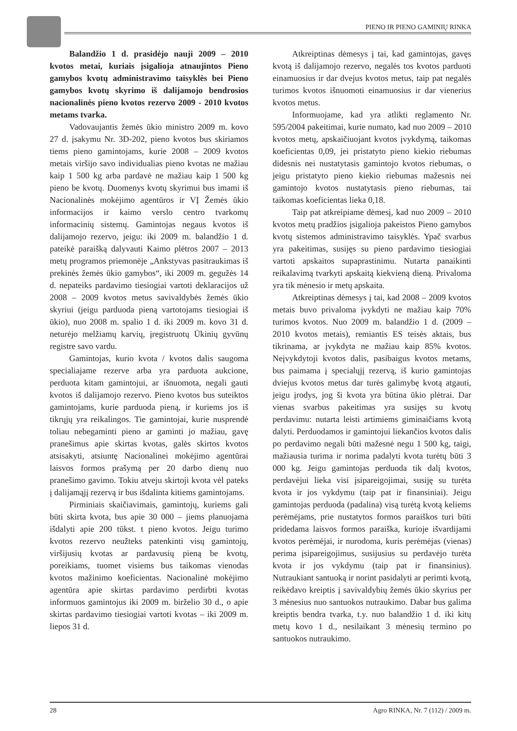PIENO IR PIENO GAMINIŲ RINKA
Balandžio 1 d. prasidėjo nauji 2009 – 2010 kvotos metai, kuriais įsigalioja atnaujintos Pieno gamybos kvotų administravimo taisyklės bei Pieno gamybos kvotų skyrimo iš dalijamojo bendrosios nacionalinės pieno kvotos rezervo 2009 - 2010 kvotos metams tvarka.
Vadovaujantis žemės ūkio ministro 2009 m. kovo 27 d. įsakymu Nr. 3D-202, pieno kvotos bus skiriamos tiems pieno gamintojams, kurie 2008 – 2009 kvotos metais viršijo savo individualias pieno kvotas ne mažiau kaip 1 500 kg arba pardavė ne mažiau kaip 1 500 kg pieno be kvotų. Duomenys kvotų skyrimui bus imami iš Nacionalinės mokėjimo agentūros ir VĮ Žemės ūkio informacijos ir kaimo verslo centro tvarkomų informacinių sistemų. Gamintojas negaus kvotos iš dalijamojo rezervo, jeigu: iki 2009 m. balandžio 1 d. pateikė paraišką dalyvauti Kaimo plėtros 2007 – 2013 metų programos priemonėje „Ankstyvas pasitraukimas iš prekinės žemės ūkio gamybos“, iki 2009 m. gegužės 14 d. nepateiks pardavimo tiesiogiai vartoti deklaracijos už 2008 – 2009 kvotos metus savivaldybės žemės ūkio skyriui (jeigu parduoda pieną vartotojams tiesiogiai iš ūkio), nuo 2008 m. spalio 1 d. iki 2009 m. kovo 31 d. neturėjo melžiamų karvių, įregistruotų Ūkinių gyvūnų registre savo vardu.
Gamintojas, kurio kvota / kvotos dalis saugoma specialiajame rezerve arba yra parduota aukcione, perduota kitam gamintojui, ar išnuomota, negali gauti kvotos iš dalijamojo rezervo. Pieno kvotos bus suteiktos gamintojams, kurie parduoda pieną, ir kuriems jos iš tikrųjų yra reikalingos. Tie gamintojai, kurie nusprendė toliau nebegaminti pieno ar gaminti jo mažiau, gavę pranešimus apie skirtas kvotas, galės skirtos kvotos atsisakyti, atsiuntę Nacionalinei mokėjimo agentūrai laisvos formos prašymą per 20 darbo dienų nuo pranešimo gavimo. Tokiu atveju skirtoji kvota vėl pateks į dalijamąjį rezervą ir bus išdalinta kitiems gamintojams.
Pirminiais skaičiavimais, gamintojų, kuriems gali būti skirta kvota, bus apie 30 000 – jiems planuojama išdalyti apie 200 tūkst. t pieno kvotos. Jeigu turimo kvotos rezervo neužteks patenkinti visų gamintojų, viršijusių kvotas ar pardavusių pieną be kvotų, poreikiams, tuomet visiems bus taikomas vienodas kvotos mažinimo koeficientas. Nacionalinė mokėjimo agentūra apie skirtas pardavimo perdirbti kvotas informuos gamintojus iki 2009 m. birželio 30 d., o apie skirtas pardavimo tiesiogiai vartoti kvotas – iki 2009 m. liepos 31 d.
Atkreiptinas dėmesys į tai, kad gamintojas, gavęs kvotą iš dalijamojo rezervo, negalės tos kvotos parduoti einamuosius ir dar dvejus kvotos metus, taip pat negalės turimos kvotos išnuomoti einamuosius ir dar vienerius kvotos metus.
Informuojame, kad yra atlikti reglamento Nr. 595/2004 pakeitimai, kurie numato, kad nuo 2009 – 2010 kvotos metų, apskaičiuojant kvotos įvykdymą, taikomas koeficientas 0,09, jei pristatyto pieno kiekio riebumas didesnis nei nustatytasis gamintojo kvotos riebumas, o jeigu pristatyto pieno kiekio riebumas mažesnis nei gamintojo kvotos nustatytasis pieno riebumas, tai taikomas koeficientas lieka 0,18.
Taip pat atkreipiame dėmesį, kad nuo 2009 – 2010 kvotos metų pradžios įsigalioja pakeistos Pieno gamybos kvotų sistemos administravimo taisyklės. Ypač svarbus yra pakeitimas, susijęs su pieno pardavimo tiesiogiai vartoti apskaitos supaprastinimu. Nutarta panaikinti reikalavimą tvarkyti apskaitą kiekvieną dieną. Privaloma yra tik mėnesio ir metų apskaita.
Atkreiptinas dėmesys į tai, kad 2008 – 2009 kvotos metais buvo privaloma įvykdyti ne mažiau kaip 70% turimos kvotos. Nuo 2009 m. balandžio 1 d. (2009 – 2010 kvotos metais), remiantis ES teisės aktais, bus tikrinama, ar įvykdyta ne mažiau kaip 85% kvotos. Neįvykdytoji kvotos dalis, pasibaigus kvotos metams, bus paimama į specialųjį rezervą, iš kurio gamintojas dviejus kvotos metus dar turės galimybę kvotą atgauti, jeigu įrodys, jog ši kvota yra būtina ūkio plėtrai. Dar vienas svarbus pakeitimas yra susijęs su kvotų perdavimu: nutarta leisti artimiems giminaičiams kvotą dalyti. Perduodamos ir gamintojui liekančios kvotos dalis po perdavimo negali būti mažesnė negu 1 500 kg, taigi, mažiausia turima ir norima padalyti kvota turėtų būti 3 000 kg. Jeigu gamintojas perduoda tik dalį kvotos, perdavėjui lieka visi įsipareigojimai, susiję su turėta kvota ir jos vykdymu (taip pat ir finansiniai). Jeigu gamintojas perduoda (padalina) visą turėtą kvotą keliems perėmėjams, prie nustatytos formos paraiškos turi būti pridedama laisvos formos paraiška, kurioje išvardijami kvotos perėmėjai, ir nurodoma, kuris perėmėjas (vienas) perima įsipareigojimus, susijusius su perdavėjo turėta kvota ir jos vykdymu (taip pat ir finansinius). Nutraukiant santuoką ir norint pasidalyti ar perimti kvotą, reikėdavo kreiptis į savivaldybių žemės ūkio skyrius per 3 mėnesius nuo santuokos nutraukimo. Dabar bus galima kreiptis bendra tvarka, t.y. nuo balandžio 1 d. iki kitų metų kovo 1 d., nesilaikant 3 mėnesių termino po santuokos nutraukimo.
28 Agro RINKA, Nr. 7 (112) / 2009 m.